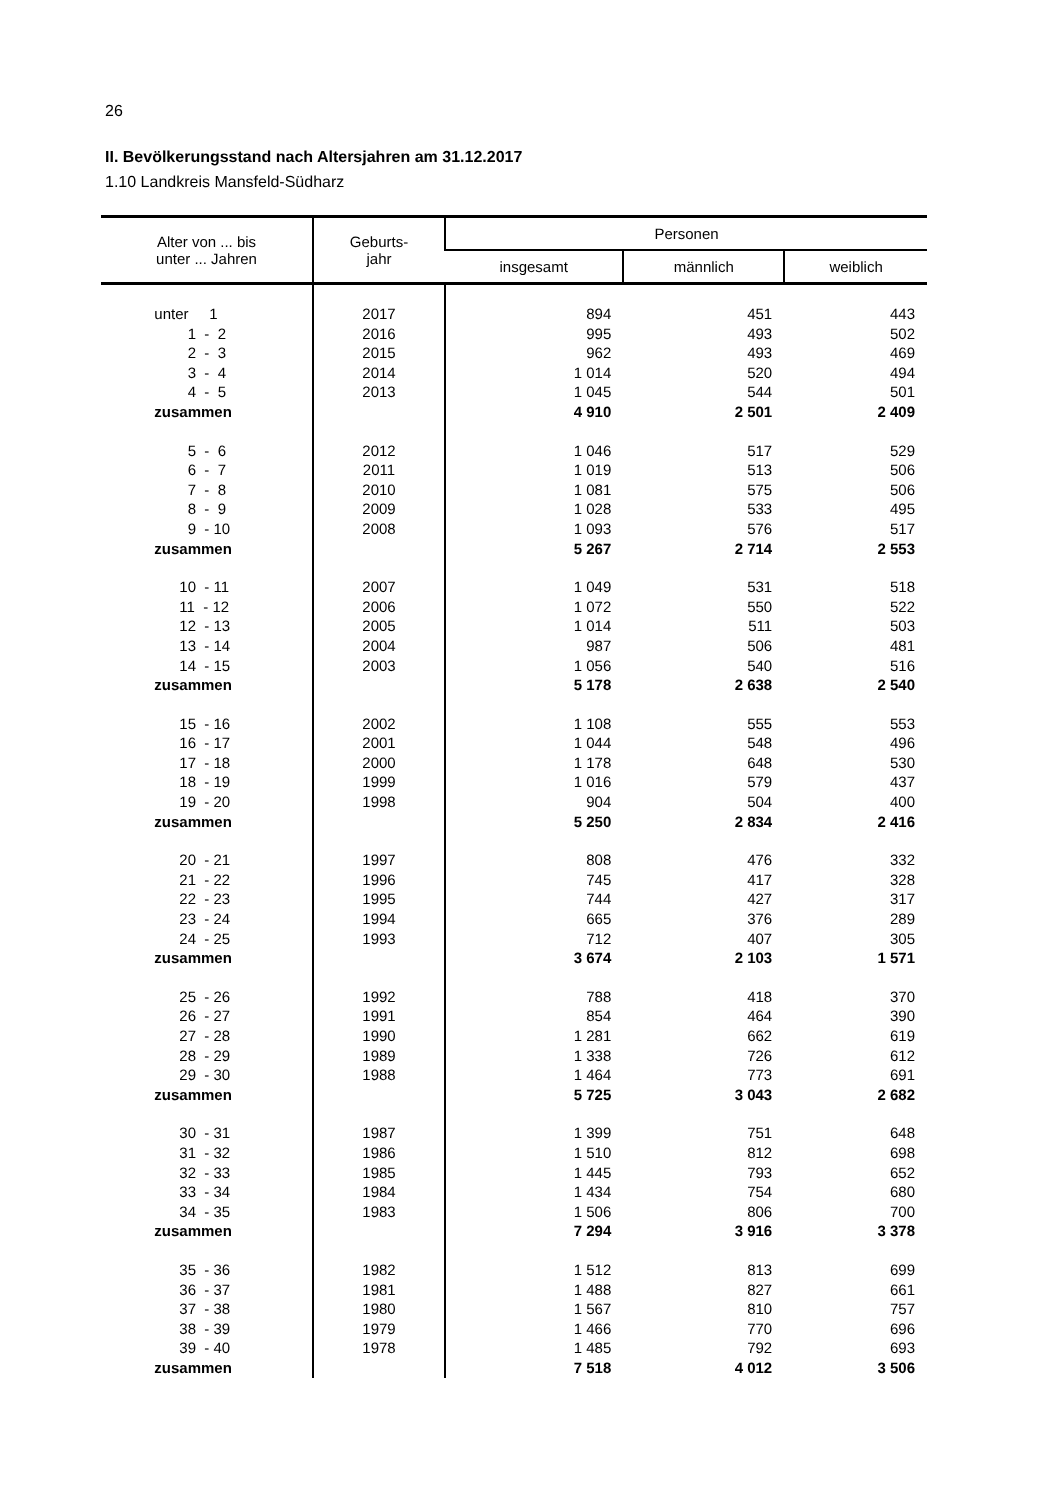26
II. Bevölkerungsstand nach Altersjahren am 31.12.2017
1.10 Landkreis Mansfeld-Südharz
| Alter von ... bis unter ... Jahren | Geburts- jahr | Personen | | |
| --- | --- | --- | --- | --- |
| | | insgesamt | männlich | weiblich |
| unter 1 | 2017 | 894 | 451 | 443 |
| 1 - 2 | 2016 | 995 | 493 | 502 |
| 2 - 3 | 2015 | 962 | 493 | 469 |
| 3 - 4 | 2014 | 1 014 | 520 | 494 |
| 4 - 5 | 2013 | 1 045 | 544 | 501 |
| zusammen | | 4 910 | 2 501 | 2 409 |
| 5 - 6 | 2012 | 1 046 | 517 | 529 |
| 6 - 7 | 2011 | 1 019 | 513 | 506 |
| 7 - 8 | 2010 | 1 081 | 575 | 506 |
| 8 - 9 | 2009 | 1 028 | 533 | 495 |
| 9 - 10 | 2008 | 1 093 | 576 | 517 |
| zusammen | | 5 267 | 2 714 | 2 553 |
| 10 - 11 | 2007 | 1 049 | 531 | 518 |
| 11 - 12 | 2006 | 1 072 | 550 | 522 |
| 12 - 13 | 2005 | 1 014 | 511 | 503 |
| 13 - 14 | 2004 | 987 | 506 | 481 |
| 14 - 15 | 2003 | 1 056 | 540 | 516 |
| zusammen | | 5 178 | 2 638 | 2 540 |
| 15 - 16 | 2002 | 1 108 | 555 | 553 |
| 16 - 17 | 2001 | 1 044 | 548 | 496 |
| 17 - 18 | 2000 | 1 178 | 648 | 530 |
| 18 - 19 | 1999 | 1 016 | 579 | 437 |
| 19 - 20 | 1998 | 904 | 504 | 400 |
| zusammen | | 5 250 | 2 834 | 2 416 |
| 20 - 21 | 1997 | 808 | 476 | 332 |
| 21 - 22 | 1996 | 745 | 417 | 328 |
| 22 - 23 | 1995 | 744 | 427 | 317 |
| 23 - 24 | 1994 | 665 | 376 | 289 |
| 24 - 25 | 1993 | 712 | 407 | 305 |
| zusammen | | 3 674 | 2 103 | 1 571 |
| 25 - 26 | 1992 | 788 | 418 | 370 |
| 26 - 27 | 1991 | 854 | 464 | 390 |
| 27 - 28 | 1990 | 1 281 | 662 | 619 |
| 28 - 29 | 1989 | 1 338 | 726 | 612 |
| 29 - 30 | 1988 | 1 464 | 773 | 691 |
| zusammen | | 5 725 | 3 043 | 2 682 |
| 30 - 31 | 1987 | 1 399 | 751 | 648 |
| 31 - 32 | 1986 | 1 510 | 812 | 698 |
| 32 - 33 | 1985 | 1 445 | 793 | 652 |
| 33 - 34 | 1984 | 1 434 | 754 | 680 |
| 34 - 35 | 1983 | 1 506 | 806 | 700 |
| zusammen | | 7 294 | 3 916 | 3 378 |
| 35 - 36 | 1982 | 1 512 | 813 | 699 |
| 36 - 37 | 1981 | 1 488 | 827 | 661 |
| 37 - 38 | 1980 | 1 567 | 810 | 757 |
| 38 - 39 | 1979 | 1 466 | 770 | 696 |
| 39 - 40 | 1978 | 1 485 | 792 | 693 |
| zusammen | | 7 518 | 4 012 | 3 506 |